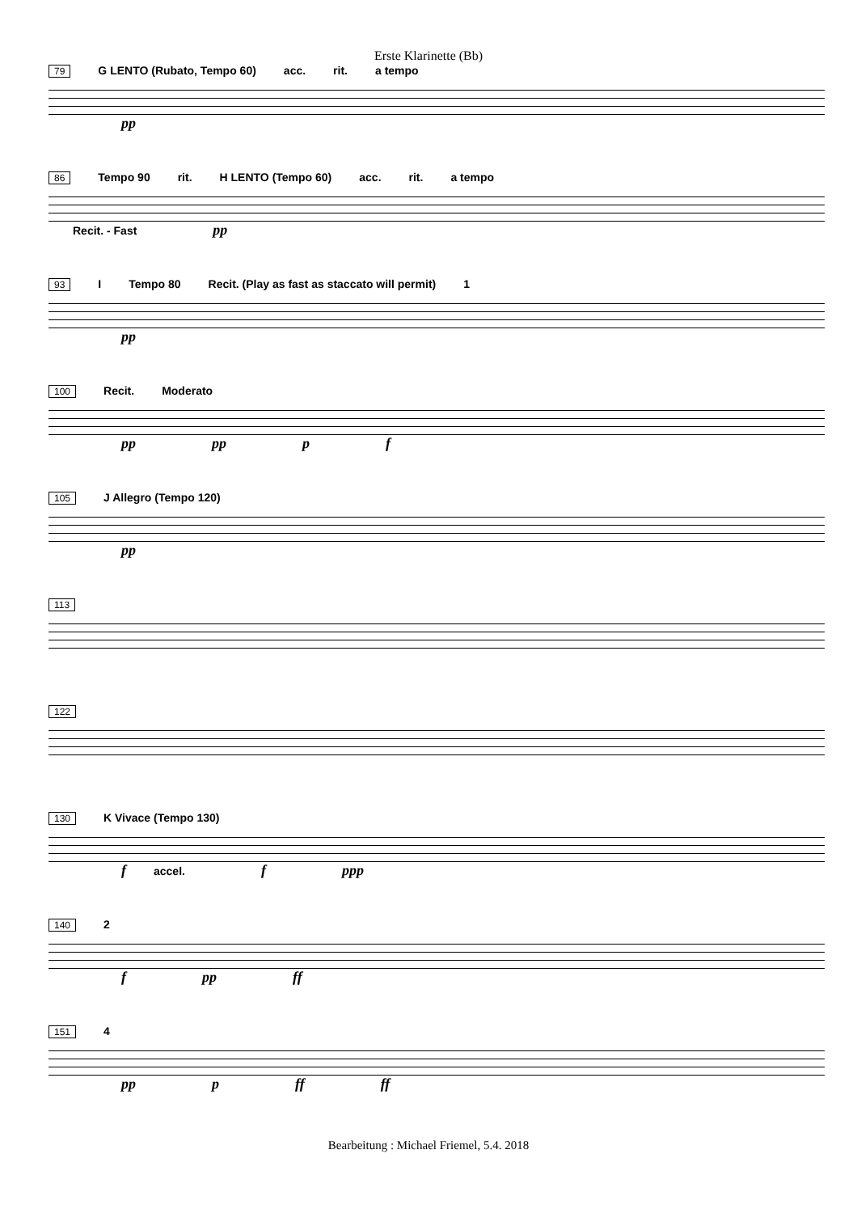Erste Klarinette (Bb)
79 G LENTO (Rubato, Tempo 60) acc. rit. a tempo
pp
86 Tempo 90 rit. H LENTO (Tempo 60) acc. rit. a tempo Recit. - Fast pp
93 I Tempo 80 Recit. (Play as fast as staccato will permit) 1
pp
100 Recit. Moderato
pp pp p f
105 J Allegro (Tempo 120)
pp
113
122
130 K Vivace (Tempo 130)
f accel. f ppp
140 2
f pp ff
151 4
pp p ff ff
Bearbeitung : Michael Friemel, 5.4. 2018